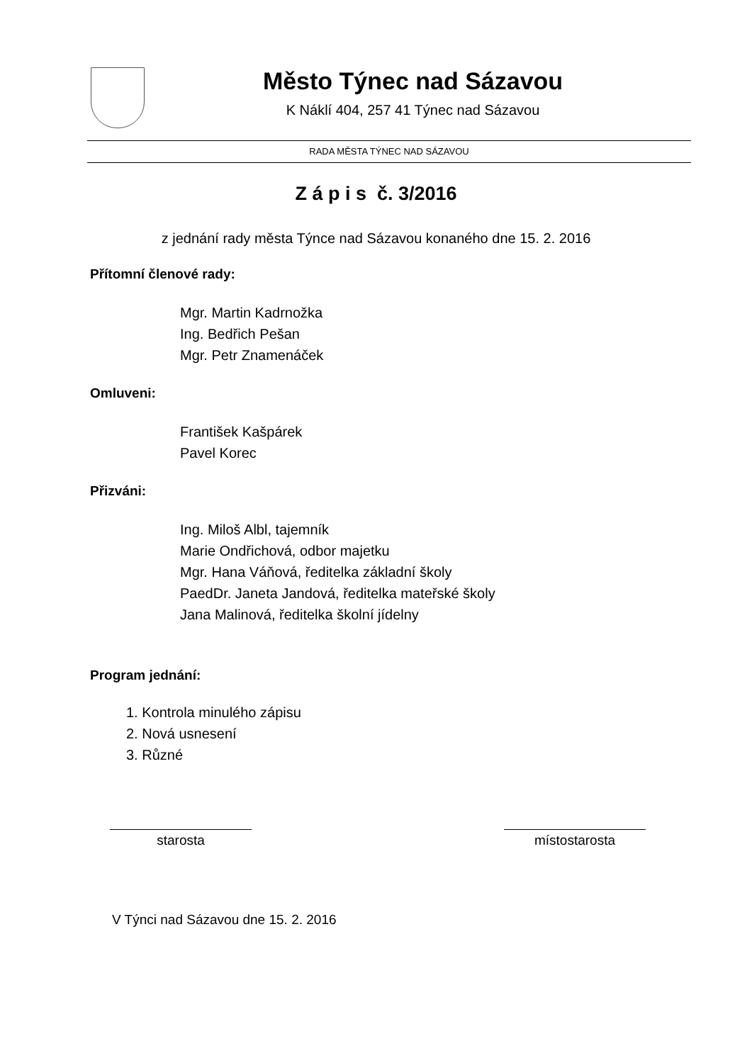Město Týnec nad Sázavou
K Náklí 404, 257 41 Týnec nad Sázavou
RADA MĚSTA TÝNEC NAD SÁZAVOU
Z á p i s č. 3/2016
z jednání rady města Týnce nad Sázavou konaného dne 15. 2. 2016
Přítomní členové rady:
Mgr. Martin Kadrnožka
Ing. Bedřich Pešan
Mgr. Petr Znamenáček
Omluveni:
František Kašpárek
Pavel Korec
Přizváni:
Ing. Miloš Albl, tajemník
Marie Ondřichová, odbor majetku
Mgr. Hana Váňová, ředitelka základní školy
PaedDr. Janeta Jandová, ředitelka mateřské školy
Jana Malinová, ředitelka školní jídelny
Program jednání:
1. Kontrola minulého zápisu
2. Nová usnesení
3. Různé
starosta místostarosta
V Týnci nad Sázavou dne 15. 2. 2016